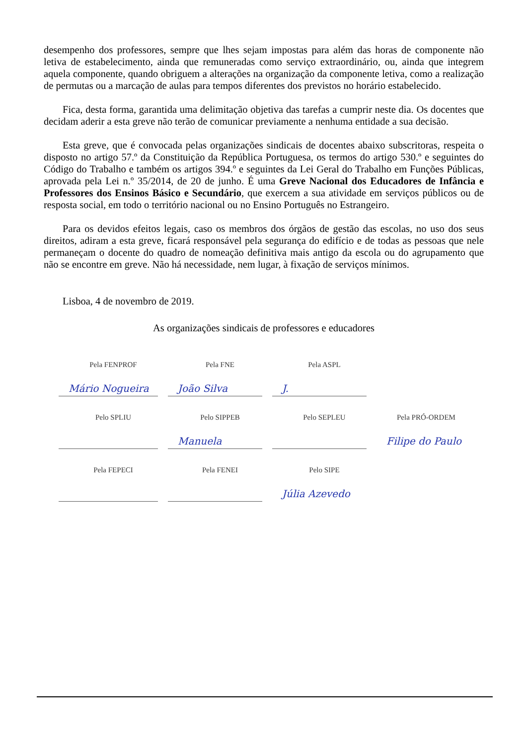desempenho dos professores, sempre que lhes sejam impostas para além das horas de componente não letiva de estabelecimento, ainda que remuneradas como serviço extraordinário, ou, ainda que integrem aquela componente, quando obriguem a alterações na organização da componente letiva, como a realização de permutas ou a marcação de aulas para tempos diferentes dos previstos no horário estabelecido.
Fica, desta forma, garantida uma delimitação objetiva das tarefas a cumprir neste dia. Os docentes que decidam aderir a esta greve não terão de comunicar previamente a nenhuma entidade a sua decisão.
Esta greve, que é convocada pelas organizações sindicais de docentes abaixo subscritoras, respeita o disposto no artigo 57.º da Constituição da República Portuguesa, os termos do artigo 530.º e seguintes do Código do Trabalho e também os artigos 394.º e seguintes da Lei Geral do Trabalho em Funções Públicas, aprovada pela Lei n.º 35/2014, de 20 de junho. É uma Greve Nacional dos Educadores de Infância e Professores dos Ensinos Básico e Secundário, que exercem a sua atividade em serviços públicos ou de resposta social, em todo o território nacional ou no Ensino Português no Estrangeiro.
Para os devidos efeitos legais, caso os membros dos órgãos de gestão das escolas, no uso dos seus direitos, adiram a esta greve, ficará responsável pela segurança do edifício e de todas as pessoas que nele permaneçam o docente do quadro de nomeação definitiva mais antigo da escola ou do agrupamento que não se encontre em greve. Não há necessidade, nem lugar, à fixação de serviços mínimos.
Lisboa, 4 de novembro de 2019.
As organizações sindicais de professores e educadores
Pela FENPROF
Mário Nogueira
Pela FNE
João Silva
Pela ASPL
J.
Pelo SPLIU
Pelo SIPPEB
Manuela
Pelo SEPLEU
Pela PRÓ-ORDEM
Filipe do Paulo
Pela FEPECI
Pela FENEI
Pelo SIPE
Júlia Azevedo